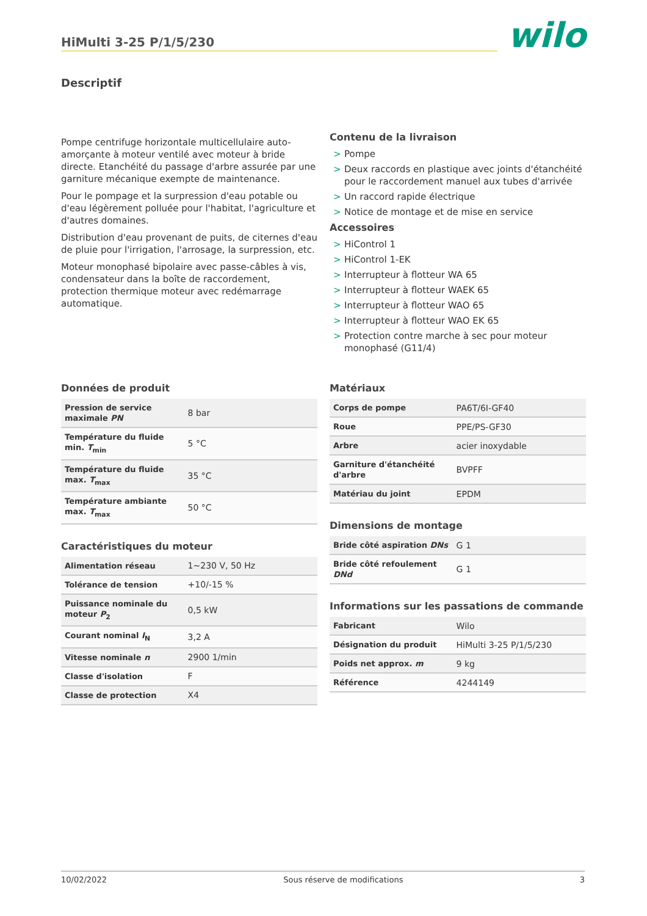HiMulti 3-25 P/1/5/230
wilo
Descriptif
Pompe centrifuge horizontale multicellulaire auto-amorçante à moteur ventilé avec moteur à bride directe. Etanchéité du passage d'arbre assurée par une garniture mécanique exempte de maintenance.
Pour le pompage et la surpression d'eau potable ou d'eau légèrement polluée pour l'habitat, l'agriculture et d'autres domaines.
Distribution d'eau provenant de puits, de citernes d'eau de pluie pour l'irrigation, l'arrosage, la surpression, etc.
Moteur monophasé bipolaire avec passe-câbles à vis, condensateur dans la boîte de raccordement, protection thermique moteur avec redémarrage automatique.
Contenu de la livraison
> Pompe
> Deux raccords en plastique avec joints d'étanchéité pour le raccordement manuel aux tubes d'arrivée
> Un raccord rapide électrique
> Notice de montage et de mise en service
Accessoires
> HiControl 1
> HiControl 1-EK
> Interrupteur à flotteur WA 65
> Interrupteur à flotteur WAEK 65
> Interrupteur à flotteur WAO 65
> Interrupteur à flotteur WAO EK 65
> Protection contre marche à sec pour moteur monophasé (G11/4)
Données de produit
| Pression de service maximale PN | 8 bar |
| Température du fluide min. T<sub>min</sub> | 5 °C |
| Température du fluide max. T<sub>max</sub> | 35 °C |
| Température ambiante max. T<sub>max</sub> | 50 °C |
Caractéristiques du moteur
| Alimentation réseau | 1~230 V, 50 Hz |
| Tolérance de tension | +10/-15 % |
| Puissance nominale du moteur P<sub>2</sub> | 0,5 kW |
| Courant nominal I<sub>N</sub> | 3,2 A |
| Vitesse nominale n | 2900 1/min |
| Classe d'isolation | F |
| Classe de protection | X4 |
Matériaux
| Corps de pompe | PA6T/6I-GF40 |
| Roue | PPE/PS-GF30 |
| Arbre | acier inoxydable |
| Garniture d'étanchéité d'arbre | BVPFF |
| Matériau du joint | EPDM |
Dimensions de montage
| Bride côté aspiration DNs | G 1 |
| Bride côté refoulement DNd | G 1 |
Informations sur les passations de commande
| Fabricant | Wilo |
| Désignation du produit | HiMulti 3-25 P/1/5/230 |
| Poids net approx. m | 9 kg |
| Référence | 4244149 |
10/02/2022 Sous réserve de modifications 3